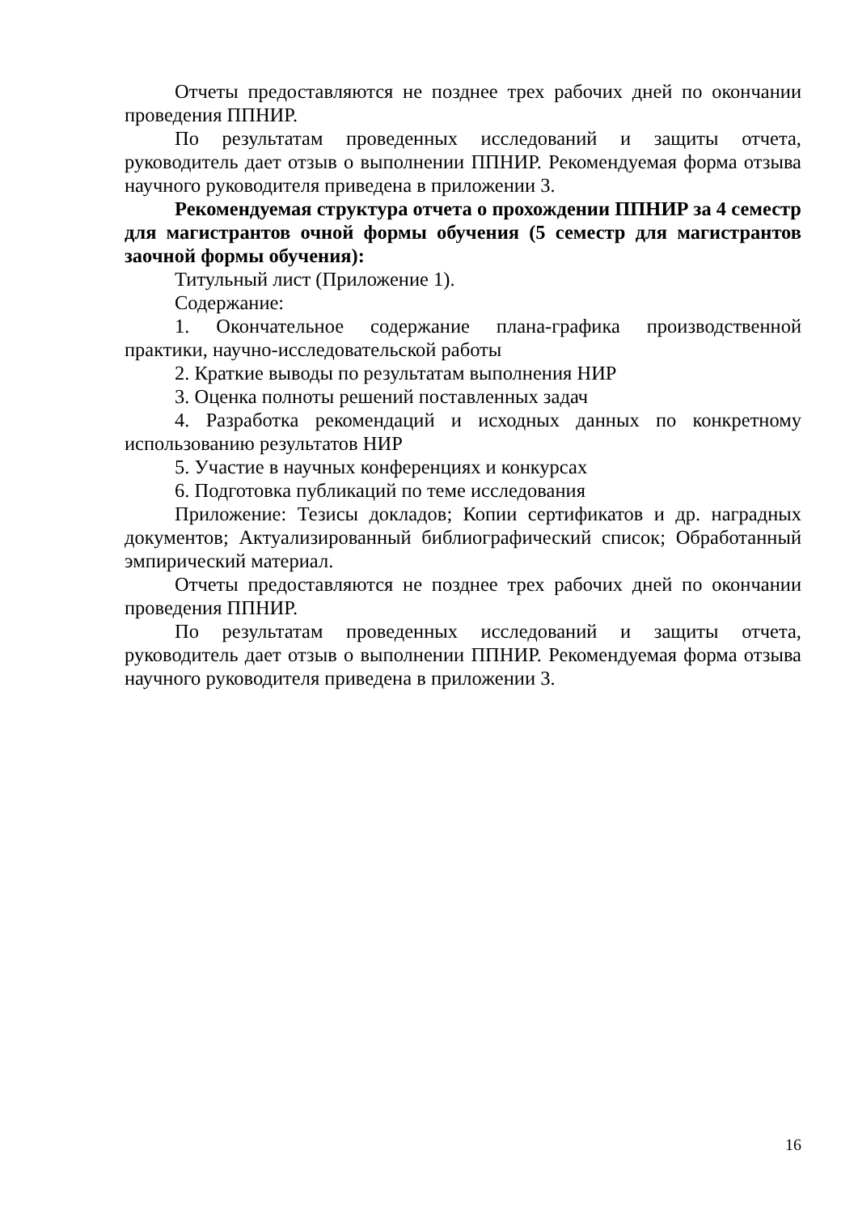Отчеты предоставляются не позднее трех рабочих дней по окончании проведения ППНИР.
По результатам проведенных исследований и защиты отчета, руководитель дает отзыв о выполнении ППНИР. Рекомендуемая форма отзыва научного руководителя приведена в приложении 3.
Рекомендуемая структура отчета о прохождении ППНИР за 4 семестр для магистрантов очной формы обучения (5 семестр для магистрантов заочной формы обучения):
Титульный лист (Приложение 1).
Содержание:
1. Окончательное содержание плана-графика производственной практики, научно-исследовательской работы
2. Краткие выводы по результатам выполнения НИР
3. Оценка полноты решений поставленных задач
4. Разработка рекомендаций и исходных данных по конкретному использованию результатов НИР
5. Участие в научных конференциях и конкурсах
6. Подготовка публикаций по теме исследования
Приложение: Тезисы докладов; Копии сертификатов и др. наградных документов; Актуализированный библиографический список; Обработанный эмпирический материал.
Отчеты предоставляются не позднее трех рабочих дней по окончании проведения ППНИР.
По результатам проведенных исследований и защиты отчета, руководитель дает отзыв о выполнении ППНИР. Рекомендуемая форма отзыва научного руководителя приведена в приложении 3.
16